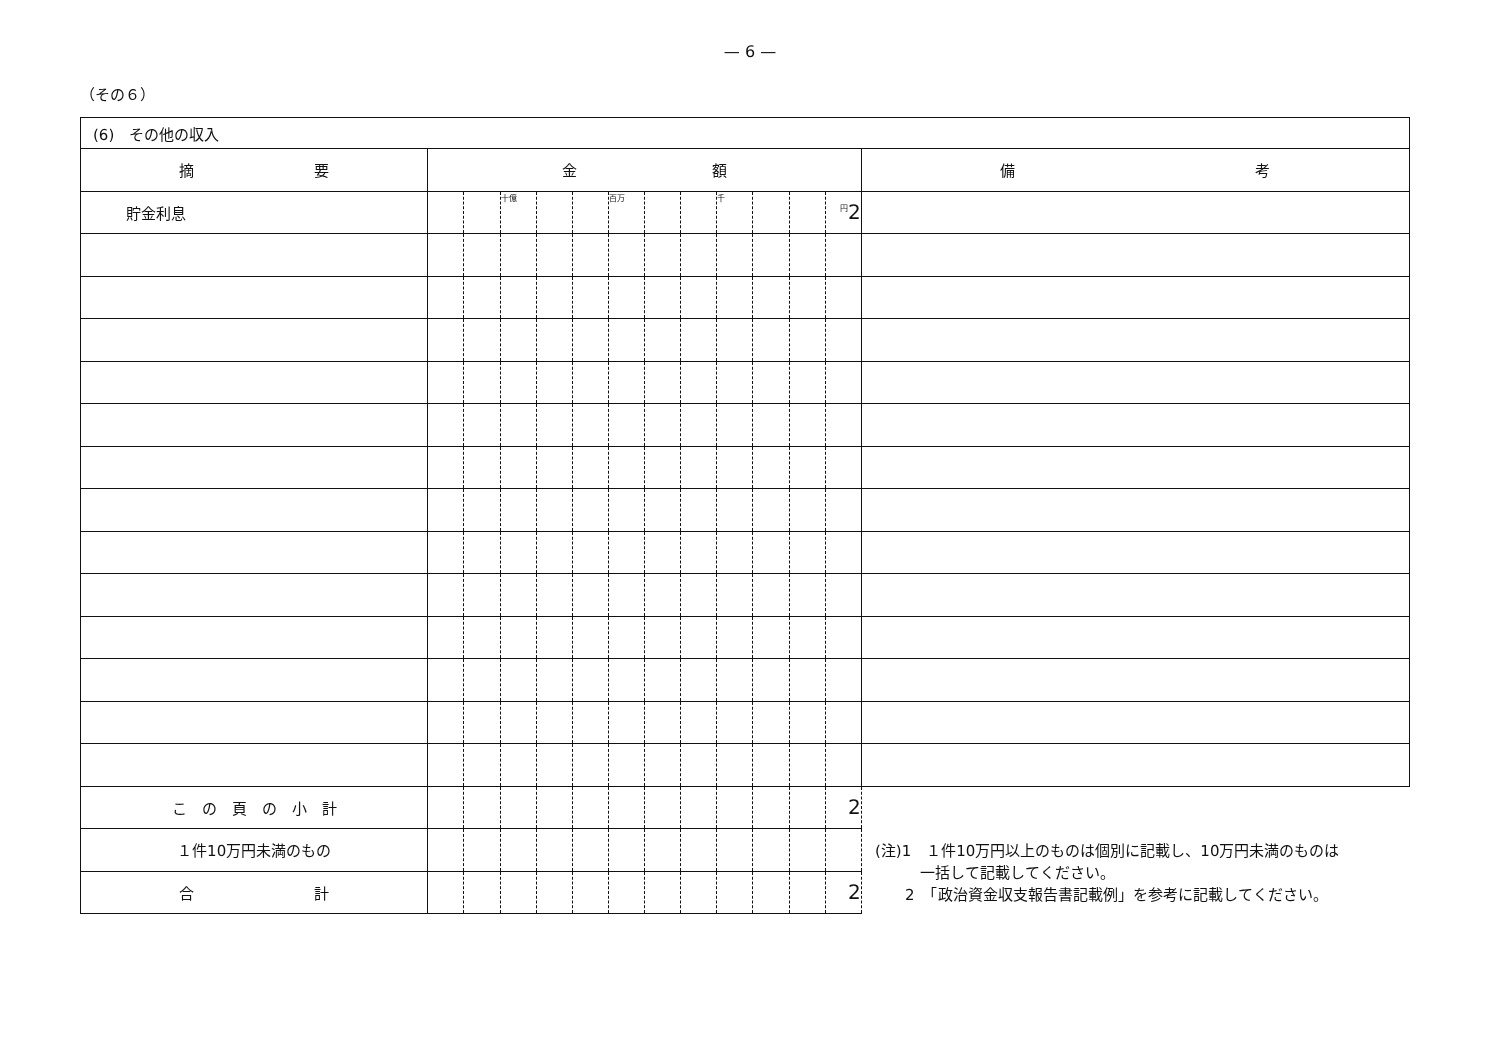— 6 —
（その６）
| (6) その他の収入 | | | | | | | | | | | | | |
| --- | --- | --- | --- | --- | --- | --- | --- | --- | --- | --- | --- | --- | --- |
| 摘 要 | 金 額 | | | | | | | | | | | | 備 考 |
| 貯金利息 | | | 十億 | | | 百万 | | | 千 | | | <sup>円</sup>2 | |
| こ の 頁 の 小 計 | | | | | | | | | | | | 2 | |
| １件10万円未満のもの | | | | | | | | | | | | | |
| 合 計 | | | | | | | | | | | | 2 | |
(注)1　１件10万円以上のものは個別に記載し、10万円未満のものは
　　　一括して記載してください。
　　2　「政治資金収支報告書記載例」を参考に記載してください。